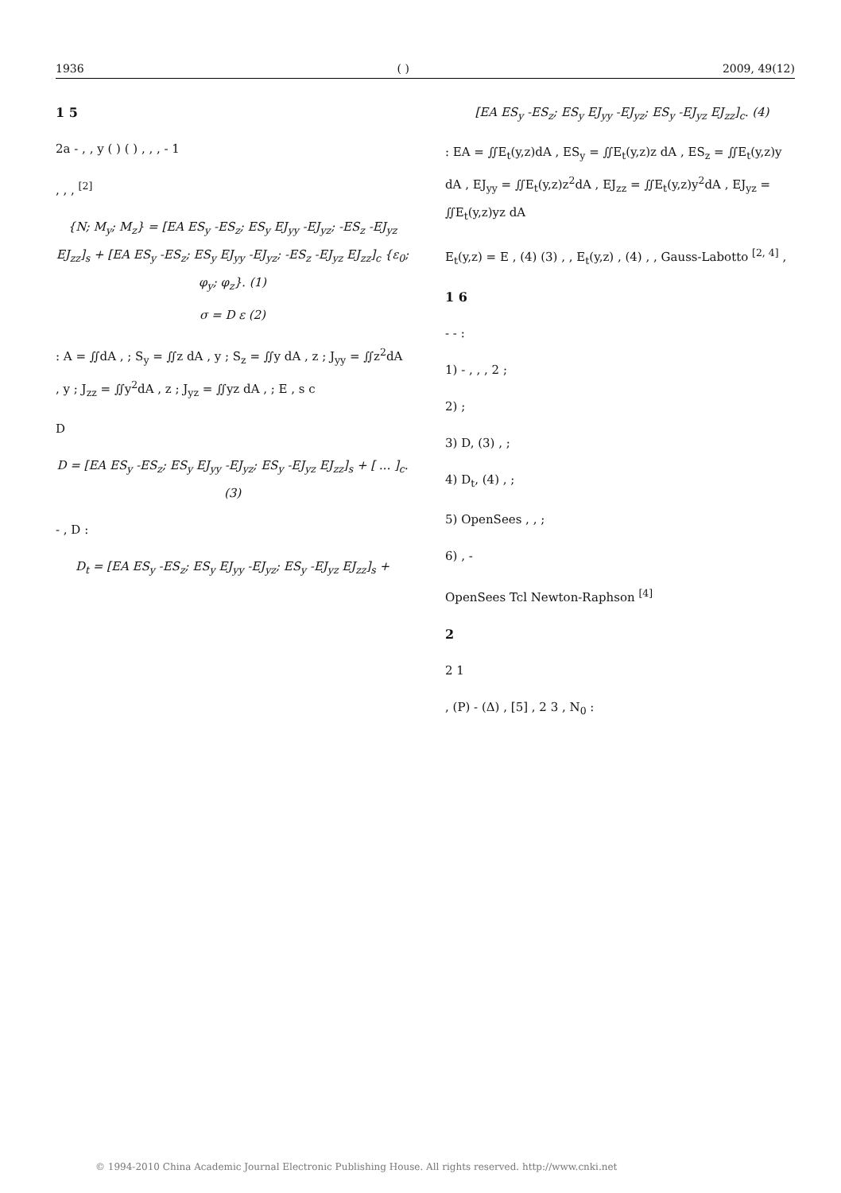1936 ( ) 2009, 49(12)
1 5
2a - , , y ( ) ( ) , , , - 1
, , , <sup>[2]</sup>
{N; M<sub>y</sub>; M<sub>z</sub>} = [EA ES<sub>y</sub> -ES<sub>z</sub>; ES<sub>y</sub> EJ<sub>yy</sub> -EJ<sub>yz</sub>; -ES<sub>z</sub> -EJ<sub>yz</sub> EJ<sub>zz</sub>]<sub>s</sub> + [EA ES<sub>y</sub> -ES<sub>z</sub>; ES<sub>y</sub> EJ<sub>yy</sub> -EJ<sub>yz</sub>; -ES<sub>z</sub> -EJ<sub>yz</sub> EJ<sub>zz</sub>]<sub>c</sub> {ε<sub>0</sub>; φ<sub>y</sub>; φ<sub>z</sub>}. (1)
σ = D ε (2)
: A = ∬dA , ; S<sub>y</sub> = ∬z dA , y ; S<sub>z</sub> = ∬y dA , z ; J<sub>yy</sub> = ∬z<sup>2</sup>dA , y ; J<sub>zz</sub> = ∬y<sup>2</sup>dA , z ; J<sub>yz</sub> = ∬yz dA , ; E , s c
D
D = [EA ES<sub>y</sub> -ES<sub>z</sub>; ES<sub>y</sub> EJ<sub>yy</sub> -EJ<sub>yz</sub>; ES<sub>y</sub> -EJ<sub>yz</sub> EJ<sub>zz</sub>]<sub>s</sub> + [ ... ]<sub>c</sub>. (3)
- , D :
D<sub>t</sub> = [EA ES<sub>y</sub> -ES<sub>z</sub>; ES<sub>y</sub> EJ<sub>yy</sub> -EJ<sub>yz</sub>; ES<sub>y</sub> -EJ<sub>yz</sub> EJ<sub>zz</sub>]<sub>s</sub> +
[EA ES<sub>y</sub> -ES<sub>z</sub>; ES<sub>y</sub> EJ<sub>yy</sub> -EJ<sub>yz</sub>; ES<sub>y</sub> -EJ<sub>yz</sub> EJ<sub>zz</sub>]<sub>c</sub>. (4)
: EA = ∬E<sub>t</sub>(y,z)dA , ES<sub>y</sub> = ∬E<sub>t</sub>(y,z)z dA , ES<sub>z</sub> = ∬E<sub>t</sub>(y,z)y dA , EJ<sub>yy</sub> = ∬E<sub>t</sub>(y,z)z<sup>2</sup>dA , EJ<sub>zz</sub> = ∬E<sub>t</sub>(y,z)y<sup>2</sup>dA , EJ<sub>yz</sub> = ∬E<sub>t</sub>(y,z)yz dA
E<sub>t</sub>(y,z) = E , (4) (3) , , E<sub>t</sub>(y,z) , (4) , , Gauss-Labotto <sup>[2, 4]</sup> ,
1 6
- - :
1) - , , , 2 ;
2) ;
3) D, (3) , ;
4) D<sub>t</sub>, (4) , ;
5) OpenSees , , ;
6) , -
OpenSees Tcl Newton-Raphson <sup>[4]</sup>
2
2 1
, (P) - (Δ) , [5] , 2 3 , N<sub>0</sub> :
© 1994-2010 China Academic Journal Electronic Publishing House. All rights reserved. http://www.cnki.net